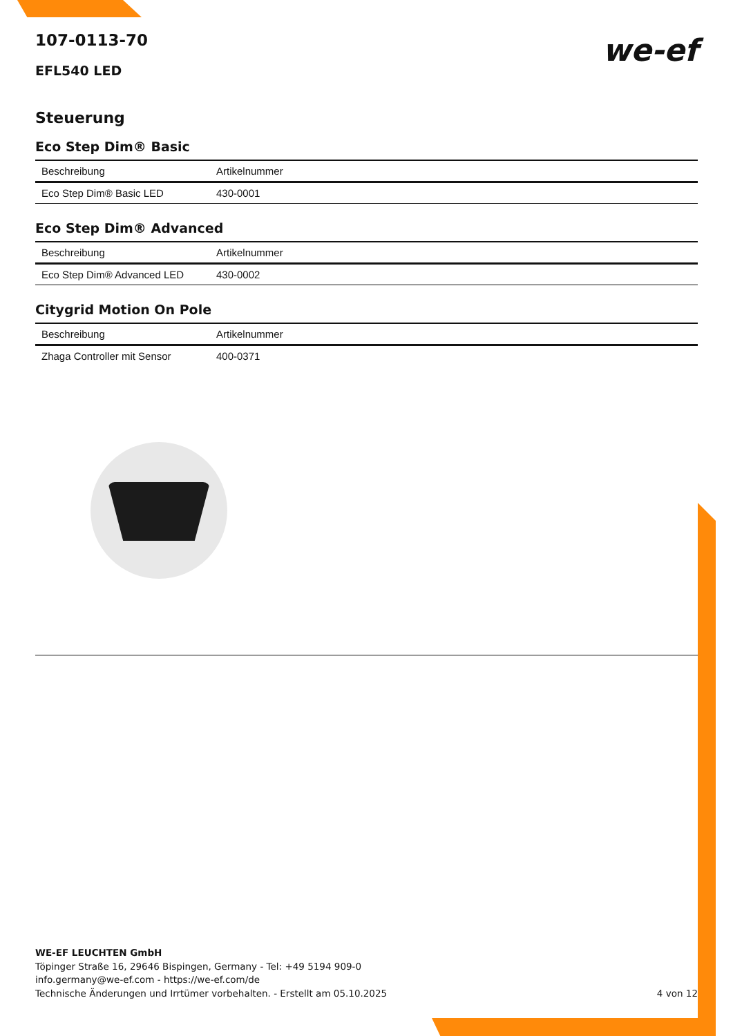we-ef
107-0113-70
EFL540 LED
Steuerung
Eco Step Dim® Basic
| Beschreibung | Artikelnummer |
| --- | --- |
| Eco Step Dim® Basic LED | 430-0001 |
Eco Step Dim® Advanced
| Beschreibung | Artikelnummer |
| --- | --- |
| Eco Step Dim® Advanced LED | 430-0002 |
Citygrid Motion On Pole
| Beschreibung | Artikelnummer |
| --- | --- |
| Zhaga Controller mit Sensor | 400-0371 |
WE-EF LEUCHTEN GmbH
Töpinger Straße 16, 29646 Bispingen, Germany - Tel: +49 5194 909-0
info.germany@we-ef.com - https://we-ef.com/de
4 von 12 Technische Änderungen und Irrtümer vorbehalten. - Erstellt am 05.10.2025